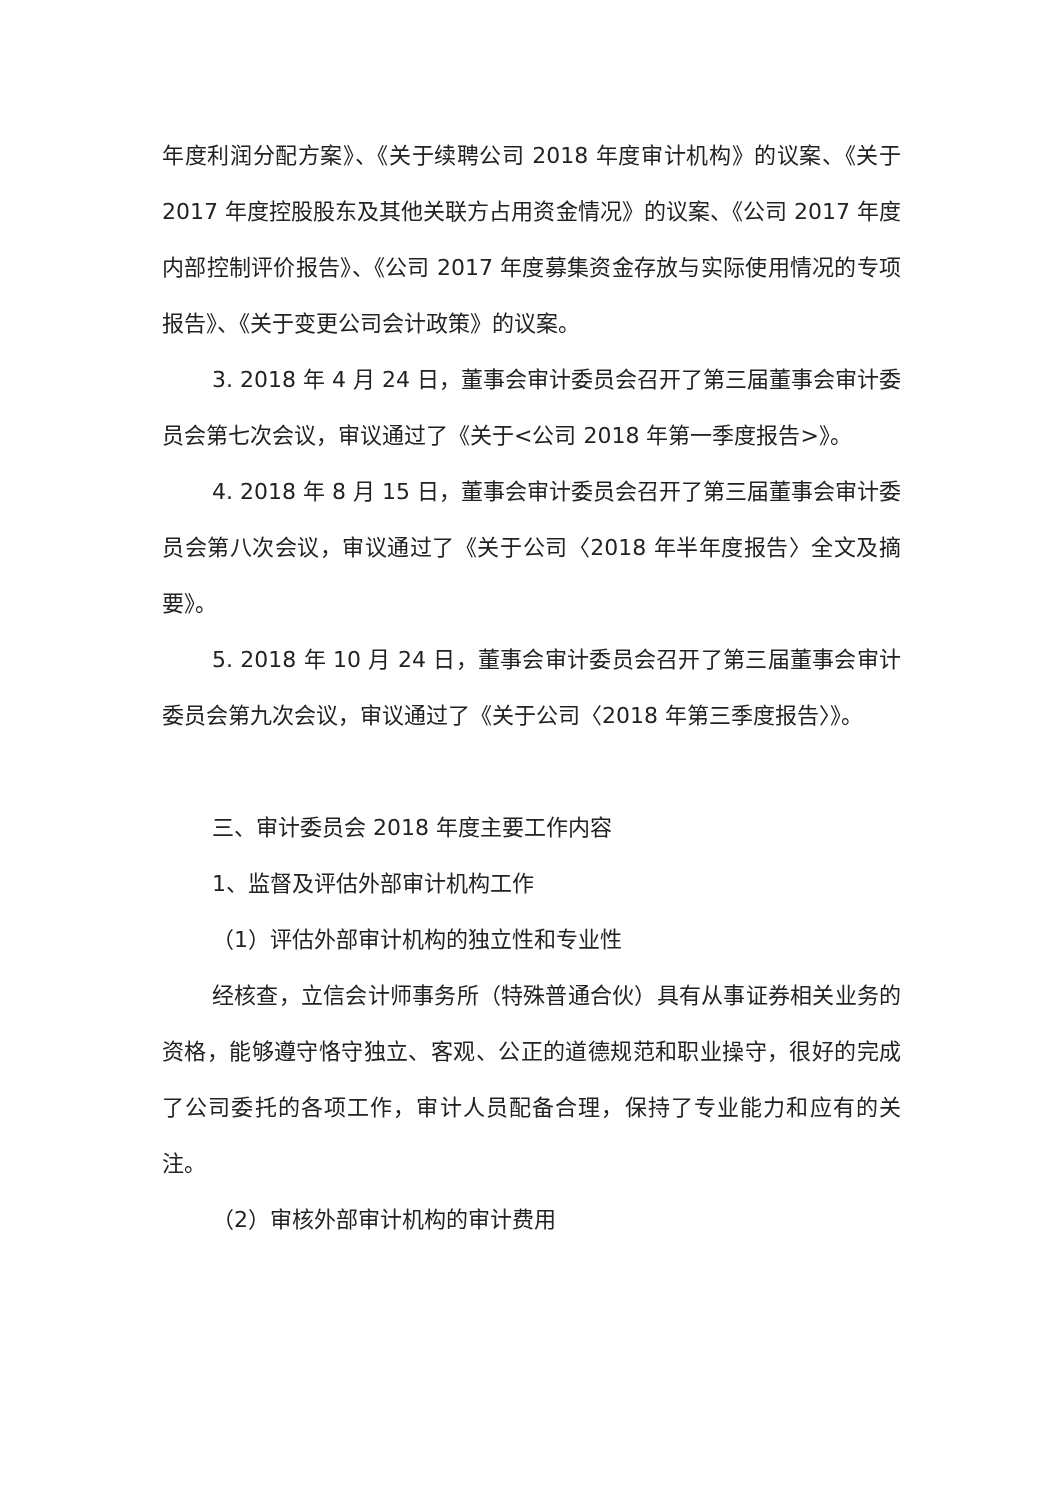年度利润分配方案》、《关于续聘公司 2018 年度审计机构》的议案、《关于 2017 年度控股股东及其他关联方占用资金情况》的议案、《公司 2017 年度内部控制评价报告》、《公司 2017 年度募集资金存放与实际使用情况的专项报告》、《关于变更公司会计政策》的议案。
3. 2018 年 4 月 24 日，董事会审计委员会召开了第三届董事会审计委员会第七次会议，审议通过了《关于<公司 2018 年第一季度报告>》。
4. 2018 年 8 月 15 日，董事会审计委员会召开了第三届董事会审计委员会第八次会议，审议通过了《关于公司〈2018 年半年度报告〉全文及摘要》。
5. 2018 年 10 月 24 日，董事会审计委员会召开了第三届董事会审计委员会第九次会议，审议通过了《关于公司〈2018 年第三季度报告〉》。
三、审计委员会 2018 年度主要工作内容
1、监督及评估外部审计机构工作
（1）评估外部审计机构的独立性和专业性
经核查，立信会计师事务所（特殊普通合伙）具有从事证券相关业务的资格，能够遵守恪守独立、客观、公正的道德规范和职业操守，很好的完成了公司委托的各项工作，审计人员配备合理，保持了专业能力和应有的关注。
（2）审核外部审计机构的审计费用